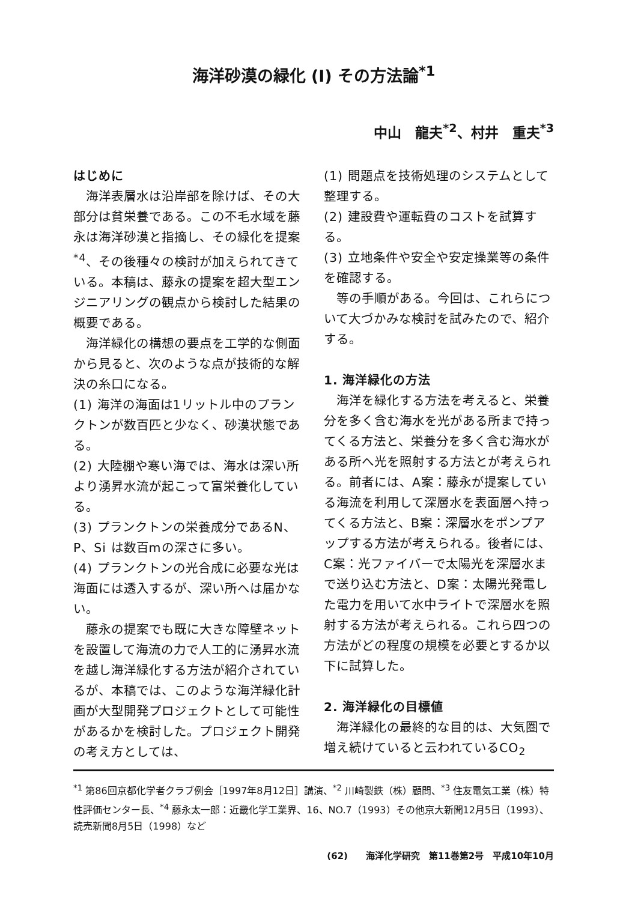海洋砂漠の緑化 (I) その方法論<sup>*1</sup>
中山　龍夫<sup>*2</sup>、村井　重夫<sup>*3</sup>
はじめに
海洋表層水は沿岸部を除けば、その大部分は貧栄養である。この不毛水域を藤永は海洋砂漠と指摘し、その緑化を提案<sup>*4</sup>、その後種々の検討が加えられてきている。本稿は、藤永の提案を超大型エンジニアリングの観点から検討した結果の概要である。
海洋緑化の構想の要点を工学的な側面から見ると、次のような点が技術的な解決の糸口になる。
(1) 海洋の海面は1リットル中のプランクトンが数百匹と少なく、砂漠状態である。
(2) 大陸棚や寒い海では、海水は深い所より湧昇水流が起こって富栄養化している。
(3) プランクトンの栄養成分であるN、P、Si は数百mの深さに多い。
(4) プランクトンの光合成に必要な光は海面には透入するが、深い所へは届かない。
藤永の提案でも既に大きな障壁ネットを設置して海流の力で人工的に湧昇水流を越し海洋緑化する方法が紹介されているが、本稿では、このような海洋緑化計画が大型開発プロジェクトとして可能性があるかを検討した。プロジェクト開発の考え方としては、
(1) 問題点を技術処理のシステムとして整理する。
(2) 建設費や運転費のコストを試算する。
(3) 立地条件や安全や安定操業等の条件を確認する。
等の手順がある。今回は、これらについて大づかみな検討を試みたので、紹介する。
1. 海洋緑化の方法
海洋を緑化する方法を考えると、栄養分を多く含む海水を光がある所まで持ってくる方法と、栄養分を多く含む海水がある所へ光を照射する方法とが考えられる。前者には、A案：藤永が提案している海流を利用して深層水を表面層へ持ってくる方法と、B案：深層水をポンプアップする方法が考えられる。後者には、C案：光ファイバーで太陽光を深層水まで送り込む方法と、D案：太陽光発電した電力を用いて水中ライトで深層水を照射する方法が考えられる。これら四つの方法がどの程度の規模を必要とするか以下に試算した。
2. 海洋緑化の目標値
海洋緑化の最終的な目的は、大気圏で増え続けていると云われているCO<sub>2</sub>
<sup>*1</sup> 第86回京都化学者クラブ例会［1997年8月12日］講演、<sup>*2</sup> 川崎製鉄（株）顧問、<sup>*3</sup> 住友電気工業（株）特性評価センター長、<sup>*4</sup> 藤永太一郎：近畿化学工業界、16、NO.7（1993）その他京大新聞12月5日（1993）、読売新聞8月5日（1998）など
(62)　　海洋化学研究　第11巻第2号　平成10年10月